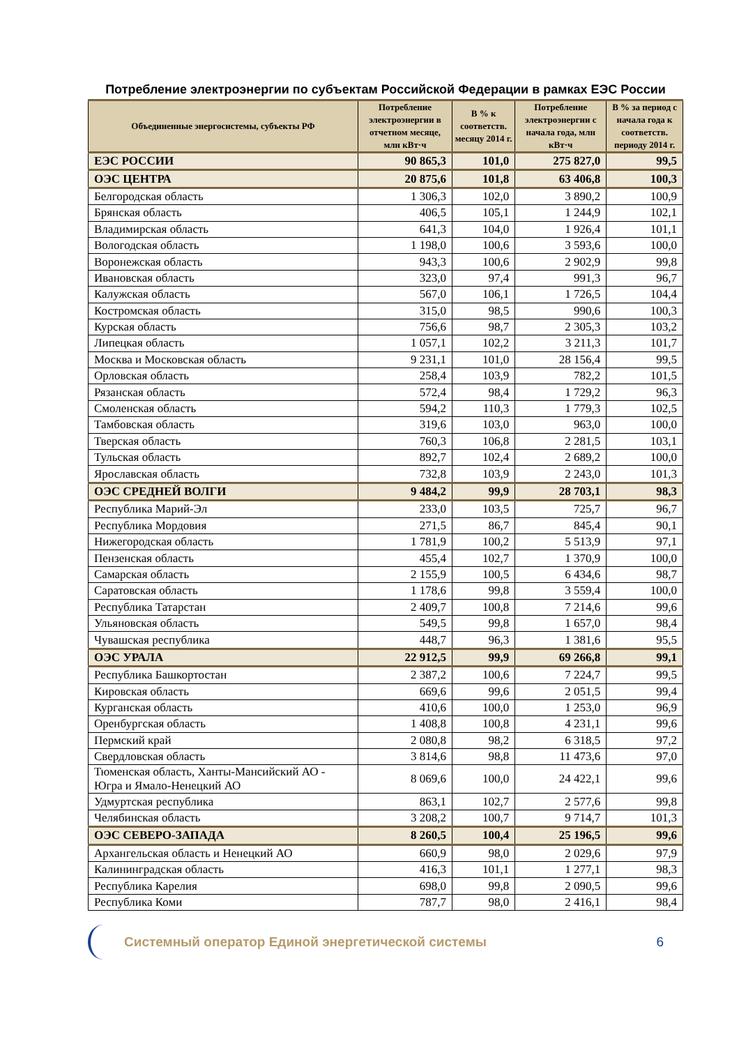Потребление электроэнергии по субъектам Российской Федерации в рамках ЕЭС России
| Объединенные энергосистемы, субъекты РФ | Потребление электроэнергии в отчетном месяце, млн кВт·ч | В % к соответств. месяцу 2014 г. | Потребление электроэнергии с начала года, млн кВт·ч | В % за период с начала года к соответств. периоду 2014 г. |
| --- | --- | --- | --- | --- |
| ЕЭС РОССИИ | 90 865,3 | 101,0 | 275 827,0 | 99,5 |
| ОЭС ЦЕНТРА | 20 875,6 | 101,8 | 63 406,8 | 100,3 |
| Белгородская область | 1 306,3 | 102,0 | 3 890,2 | 100,9 |
| Брянская область | 406,5 | 105,1 | 1 244,9 | 102,1 |
| Владимирская область | 641,3 | 104,0 | 1 926,4 | 101,1 |
| Вологодская область | 1 198,0 | 100,6 | 3 593,6 | 100,0 |
| Воронежская область | 943,3 | 100,6 | 2 902,9 | 99,8 |
| Ивановская область | 323,0 | 97,4 | 991,3 | 96,7 |
| Калужская область | 567,0 | 106,1 | 1 726,5 | 104,4 |
| Костромская область | 315,0 | 98,5 | 990,6 | 100,3 |
| Курская область | 756,6 | 98,7 | 2 305,3 | 103,2 |
| Липецкая область | 1 057,1 | 102,2 | 3 211,3 | 101,7 |
| Москва и Московская область | 9 231,1 | 101,0 | 28 156,4 | 99,5 |
| Орловская область | 258,4 | 103,9 | 782,2 | 101,5 |
| Рязанская область | 572,4 | 98,4 | 1 729,2 | 96,3 |
| Смоленская область | 594,2 | 110,3 | 1 779,3 | 102,5 |
| Тамбовская область | 319,6 | 103,0 | 963,0 | 100,0 |
| Тверская область | 760,3 | 106,8 | 2 281,5 | 103,1 |
| Тульская область | 892,7 | 102,4 | 2 689,2 | 100,0 |
| Ярославская область | 732,8 | 103,9 | 2 243,0 | 101,3 |
| ОЭС СРЕДНЕЙ ВОЛГИ | 9 484,2 | 99,9 | 28 703,1 | 98,3 |
| Республика Марий-Эл | 233,0 | 103,5 | 725,7 | 96,7 |
| Республика Мордовия | 271,5 | 86,7 | 845,4 | 90,1 |
| Нижегородская область | 1 781,9 | 100,2 | 5 513,9 | 97,1 |
| Пензенская область | 455,4 | 102,7 | 1 370,9 | 100,0 |
| Самарская область | 2 155,9 | 100,5 | 6 434,6 | 98,7 |
| Саратовская область | 1 178,6 | 99,8 | 3 559,4 | 100,0 |
| Республика Татарстан | 2 409,7 | 100,8 | 7 214,6 | 99,6 |
| Ульяновская область | 549,5 | 99,8 | 1 657,0 | 98,4 |
| Чувашская республика | 448,7 | 96,3 | 1 381,6 | 95,5 |
| ОЭС УРАЛА | 22 912,5 | 99,9 | 69 266,8 | 99,1 |
| Республика Башкортостан | 2 387,2 | 100,6 | 7 224,7 | 99,5 |
| Кировская область | 669,6 | 99,6 | 2 051,5 | 99,4 |
| Курганская область | 410,6 | 100,0 | 1 253,0 | 96,9 |
| Оренбургская область | 1 408,8 | 100,8 | 4 231,1 | 99,6 |
| Пермский край | 2 080,8 | 98,2 | 6 318,5 | 97,2 |
| Свердловская область | 3 814,6 | 98,8 | 11 473,6 | 97,0 |
| Тюменская область, Ханты-Мансийский АО - Югра и Ямало-Ненецкий АО | 8 069,6 | 100,0 | 24 422,1 | 99,6 |
| Удмуртская республика | 863,1 | 102,7 | 2 577,6 | 99,8 |
| Челябинская область | 3 208,2 | 100,7 | 9 714,7 | 101,3 |
| ОЭС СЕВЕРО-ЗАПАДА | 8 260,5 | 100,4 | 25 196,5 | 99,6 |
| Архангельская область и Ненецкий АО | 660,9 | 98,0 | 2 029,6 | 97,9 |
| Калининградская область | 416,3 | 101,1 | 1 277,1 | 98,3 |
| Республика Карелия | 698,0 | 99,8 | 2 090,5 | 99,6 |
| Республика Коми | 787,7 | 98,0 | 2 416,1 | 98,4 |
Системный оператор Единой энергетической системы
6